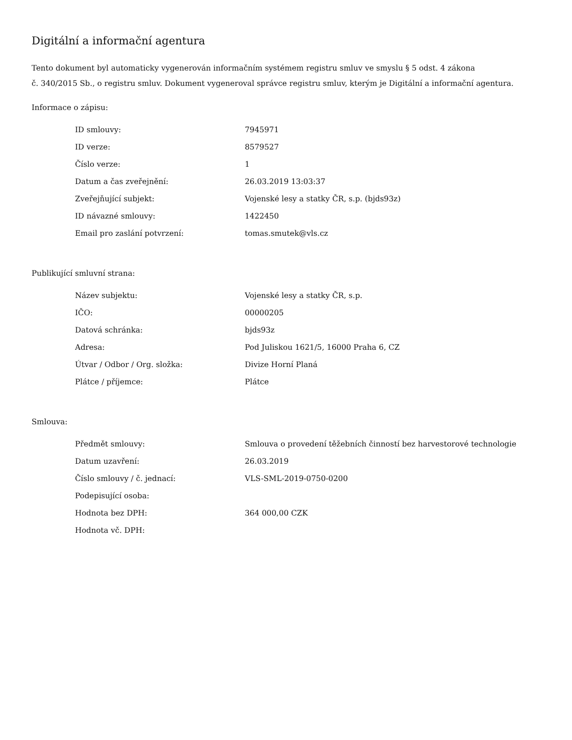Digitální a informační agentura
Tento dokument byl automaticky vygenerován informačním systémem registru smluv ve smyslu § 5 odst. 4 zákona
č. 340/2015 Sb., o registru smluv. Dokument vygeneroval správce registru smluv, kterým je Digitální a informační agentura.
Informace o zápisu:
| ID smlouvy: | 7945971 |
| ID verze: | 8579527 |
| Číslo verze: | 1 |
| Datum a čas zveřejnění: | 26.03.2019 13:03:37 |
| Zveřejňující subjekt: | Vojenské lesy a statky ČR, s.p. (bjds93z) |
| ID návazné smlouvy: | 1422450 |
| Email pro zaslání potvrzení: | tomas.smutek@vls.cz |
Publikující smluvní strana:
| Název subjektu: | Vojenské lesy a statky ČR, s.p. |
| IČO: | 00000205 |
| Datová schránka: | bjds93z |
| Adresa: | Pod Juliskou 1621/5, 16000 Praha 6, CZ |
| Útvar / Odbor / Org. složka: | Divize Horní Planá |
| Plátce / příjemce: | Plátce |
Smlouva:
| Předmět smlouvy: | Smlouva o provedení těžebních činností bez harvestorové technologie |
| Datum uzavření: | 26.03.2019 |
| Číslo smlouvy / č. jednací: | VLS-SML-2019-0750-0200 |
| Podepisující osoba: | |
| Hodnota bez DPH: | 364 000,00 CZK |
| Hodnota vč. DPH: | |